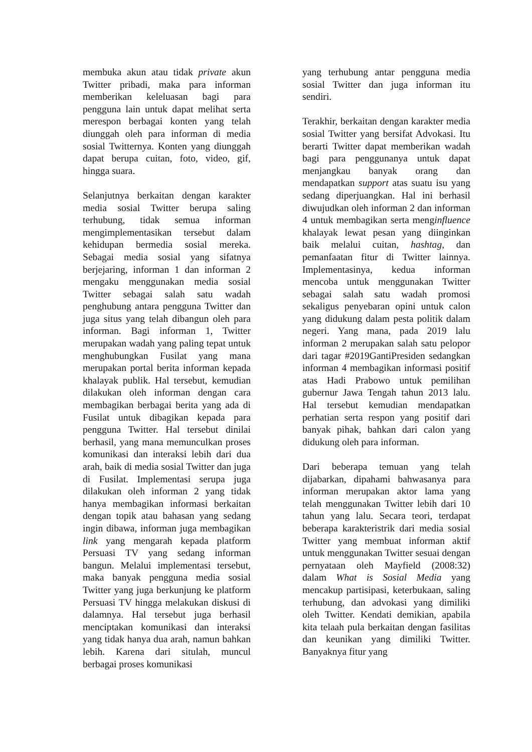membuka akun atau tidak private akun Twitter pribadi, maka para informan memberikan keleluasan bagi para pengguna lain untuk dapat melihat serta merespon berbagai konten yang telah diunggah oleh para informan di media sosial Twitternya. Konten yang diunggah dapat berupa cuitan, foto, video, gif, hingga suara.
Selanjutnya berkaitan dengan karakter media sosial Twitter berupa saling terhubung, tidak semua informan mengimplementasikan tersebut dalam kehidupan bermedia sosial mereka. Sebagai media sosial yang sifatnya berjejaring, informan 1 dan informan 2 mengaku menggunakan media sosial Twitter sebagai salah satu wadah penghubung antara pengguna Twitter dan juga situs yang telah dibangun oleh para informan. Bagi informan 1, Twitter merupakan wadah yang paling tepat untuk menghubungkan Fusilat yang mana merupakan portal berita informan kepada khalayak publik. Hal tersebut, kemudian dilakukan oleh informan dengan cara membagikan berbagai berita yang ada di Fusilat untuk dibagikan kepada para pengguna Twitter. Hal tersebut dinilai berhasil, yang mana memunculkan proses komunikasi dan interaksi lebih dari dua arah, baik di media sosial Twitter dan juga di Fusilat. Implementasi serupa juga dilakukan oleh informan 2 yang tidak hanya membagikan informasi berkaitan dengan topik atau bahasan yang sedang ingin dibawa, informan juga membagikan link yang mengarah kepada platform Persuasi TV yang sedang informan bangun. Melalui implementasi tersebut, maka banyak pengguna media sosial Twitter yang juga berkunjung ke platform Persuasi TV hingga melakukan diskusi di dalamnya. Hal tersebut juga berhasil menciptakan komunikasi dan interaksi yang tidak hanya dua arah, namun bahkan lebih. Karena dari situlah, muncul berbagai proses komunikasi
yang terhubung antar pengguna media sosial Twitter dan juga informan itu sendiri.
Terakhir, berkaitan dengan karakter media sosial Twitter yang bersifat Advokasi. Itu berarti Twitter dapat memberikan wadah bagi para penggunanya untuk dapat menjangkau banyak orang dan mendapatkan support atas suatu isu yang sedang diperjuangkan. Hal ini berhasil diwujudkan oleh informan 2 dan informan 4 untuk membagikan serta menginfluence khalayak lewat pesan yang diinginkan baik melalui cuitan, hashtag, dan pemanfaatan fitur di Twitter lainnya. Implementasinya, kedua informan mencoba untuk menggunakan Twitter sebagai salah satu wadah promosi sekaligus penyebaran opini untuk calon yang didukung dalam pesta politik dalam negeri. Yang mana, pada 2019 lalu informan 2 merupakan salah satu pelopor dari tagar #2019GantiPresiden sedangkan informan 4 membagikan informasi positif atas Hadi Prabowo untuk pemilihan gubernur Jawa Tengah tahun 2013 lalu. Hal tersebut kemudian mendapatkan perhatian serta respon yang positif dari banyak pihak, bahkan dari calon yang didukung oleh para informan.
Dari beberapa temuan yang telah dijabarkan, dipahami bahwasanya para informan merupakan aktor lama yang telah menggunakan Twitter lebih dari 10 tahun yang lalu. Secara teori, terdapat beberapa karakteristrik dari media sosial Twitter yang membuat informan aktif untuk menggunakan Twitter sesuai dengan pernyataan oleh Mayfield (2008:32) dalam What is Sosial Media yang mencakup partisipasi, keterbukaan, saling terhubung, dan advokasi yang dimiliki oleh Twitter. Kendati demikian, apabila kita telaah pula berkaitan dengan fasilitas dan keunikan yang dimiliki Twitter. Banyaknya fitur yang